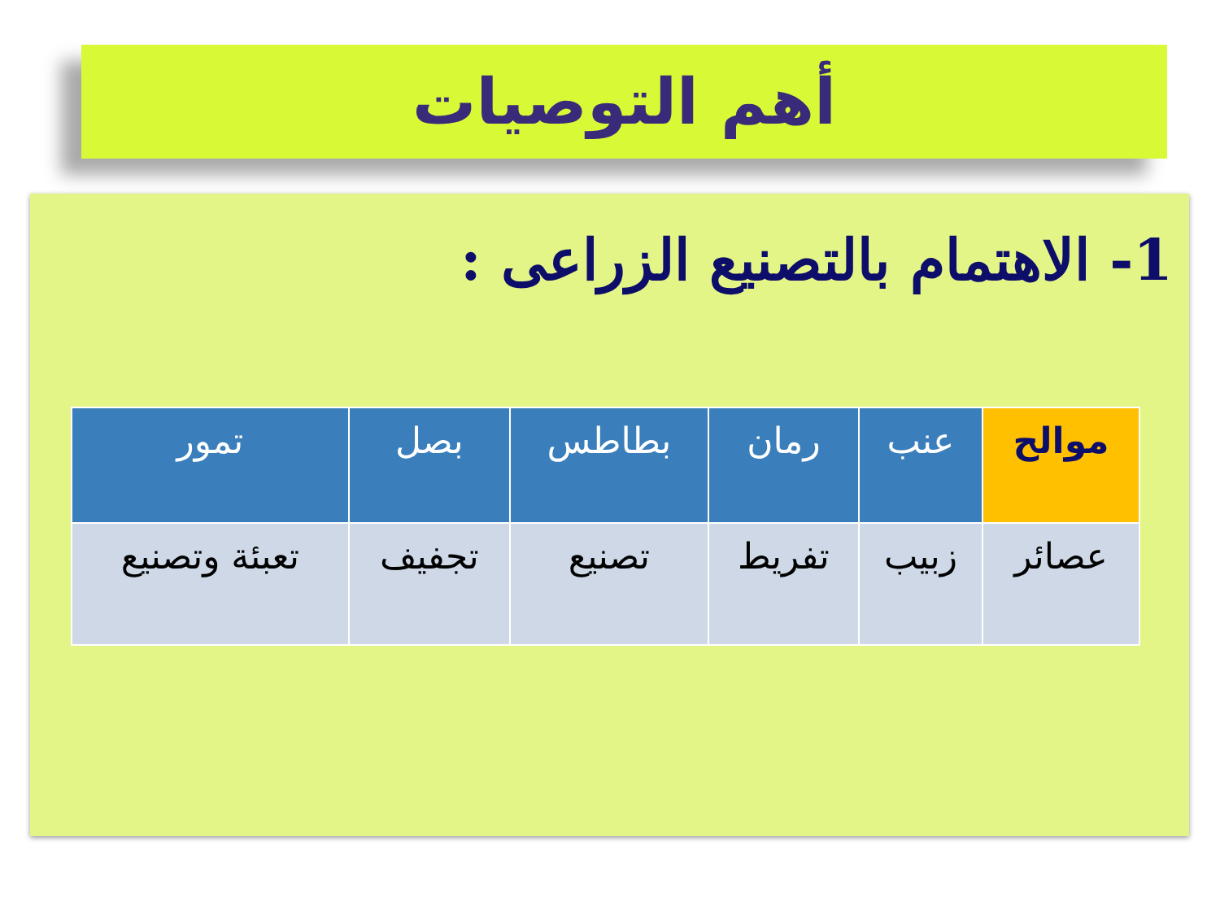أهم التوصيات
1- الاهتمام بالتصنيع الزراعى :
| موالح | عنب | رمان | بطاطس | بصل | تمور |
| --- | --- | --- | --- | --- | --- |
| عصائر | زبيب | تفريط | تصنيع | تجفيف | تعبئة وتصنيع |